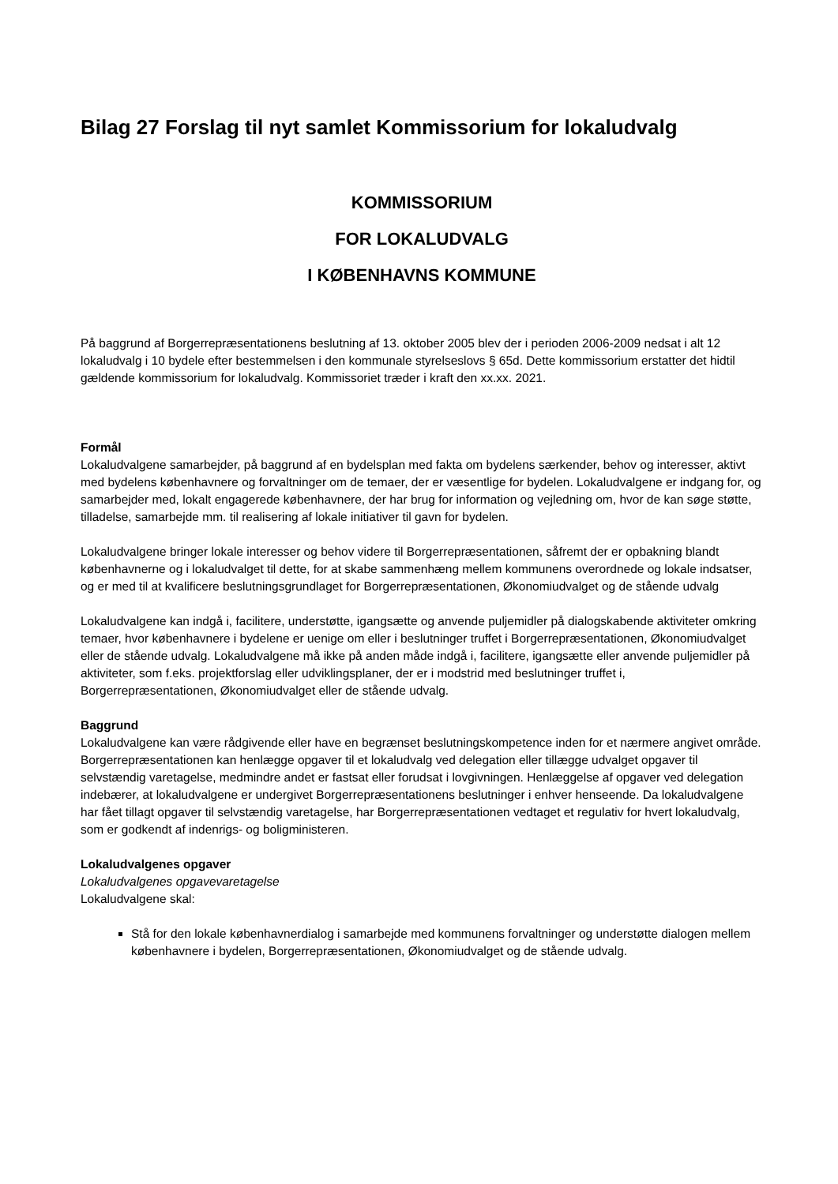Bilag 27 Forslag til nyt samlet Kommissorium for lokaludvalg
KOMMISSORIUM
FOR LOKALUDVALG
I KØBENHAVNS KOMMUNE
På baggrund af Borgerrepræsentationens beslutning af 13. oktober 2005 blev der i perioden 2006-2009 nedsat i alt 12 lokaludvalg i 10 bydele efter bestemmelsen i den kommunale styrelseslovs § 65d. Dette kommissorium erstatter det hidtil gældende kommissorium for lokaludvalg. Kommissoriet træder i kraft den xx.xx. 2021.
Formål
Lokaludvalgene samarbejder, på baggrund af en bydelsplan med fakta om bydelens særkender, behov og interesser, aktivt med bydelens københavnere og forvaltninger om de temaer, der er væsentlige for bydelen. Lokaludvalgene er indgang for, og samarbejder med, lokalt engagerede københavnere, der har brug for information og vejledning om, hvor de kan søge støtte, tilladelse, samarbejde mm. til realisering af lokale initiativer til gavn for bydelen.
Lokaludvalgene bringer lokale interesser og behov videre til Borgerrepræsentationen, såfremt der er opbakning blandt københavnerne og i lokaludvalget til dette, for at skabe sammenhæng mellem kommunens overordnede og lokale indsatser, og er med til at kvalificere beslutningsgrundlaget for Borgerrepræsentationen, Økonomiudvalget og de stående udvalg
Lokaludvalgene kan indgå i, facilitere, understøtte, igangsætte og anvende puljemidler på dialogskabende aktiviteter omkring temaer, hvor københavnere i bydelene er uenige om eller i beslutninger truffet i Borgerrepræsentationen, Økonomiudvalget eller de stående udvalg. Lokaludvalgene må ikke på anden måde indgå i, facilitere, igangsætte eller anvende puljemidler på aktiviteter, som f.eks. projektforslag eller udviklingsplaner, der er i modstrid med beslutninger truffet i, Borgerrepræsentationen, Økonomiudvalget eller de stående udvalg.
Baggrund
Lokaludvalgene kan være rådgivende eller have en begrænset beslutningskompetence inden for et nærmere angivet område. Borgerrepræsentationen kan henlægge opgaver til et lokaludvalg ved delegation eller tillægge udvalget opgaver til selvstændig varetagelse, medmindre andet er fastsat eller forudsat i lovgivningen. Henlæggelse af opgaver ved delegation indebærer, at lokaludvalgene er undergivet Borgerrepræsentationens beslutninger i enhver henseende. Da lokaludvalgene har fået tillagt opgaver til selvstændig varetagelse, har Borgerrepræsentationen vedtaget et regulativ for hvert lokaludvalg, som er godkendt af indenrigs- og boligministeren.
Lokaludvalgenes opgaver
Lokaludvalgenes opgavevaretagelse
Lokaludvalgene skal:
Stå for den lokale københavnerdialog i samarbejde med kommunens forvaltninger og understøtte dialogen mellem københavnere i bydelen, Borgerrepræsentationen, Økonomiudvalget og de stående udvalg.